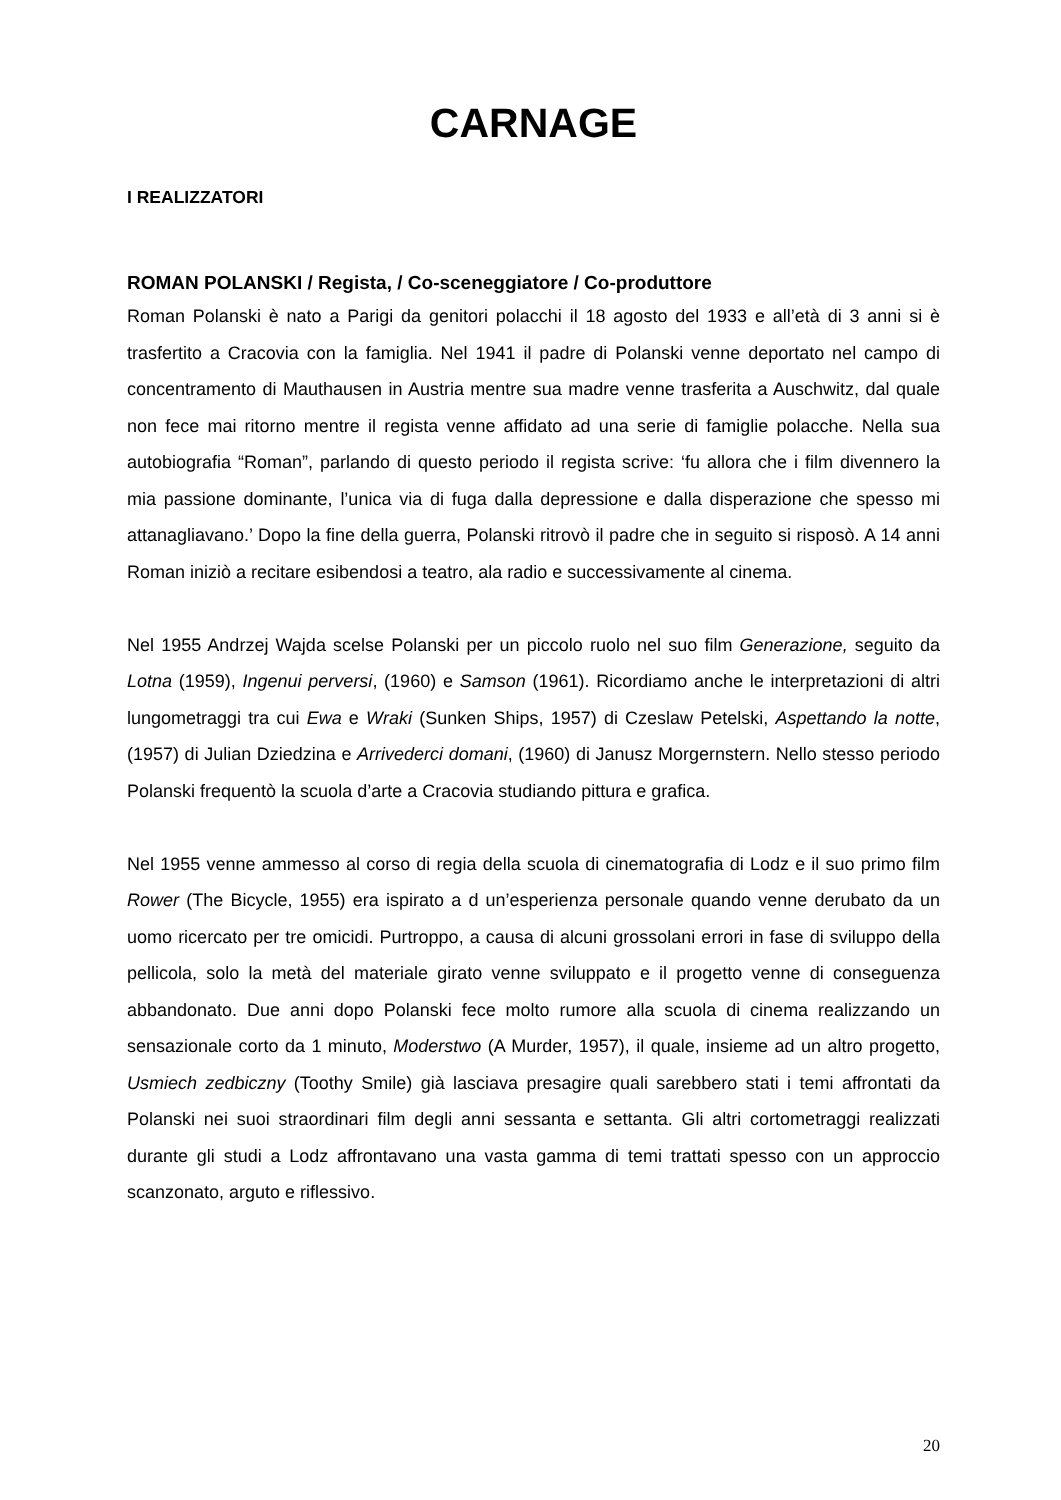CARNAGE
I REALIZZATORI
ROMAN POLANSKI / Regista, / Co-sceneggiatore / Co-produttore
Roman Polanski è nato a Parigi da genitori polacchi il 18 agosto del 1933 e all’età di 3 anni si è trasfertito a Cracovia con la famiglia. Nel 1941 il padre di Polanski venne deportato nel campo di concentramento di Mauthausen in Austria mentre sua madre venne trasferita a Auschwitz, dal quale non fece mai ritorno mentre il regista venne affidato ad una serie di famiglie polacche. Nella sua autobiografia “Roman”, parlando di questo periodo il regista scrive: ‘fu allora che i film divennero la mia passione dominante, l’unica via di fuga dalla depressione e dalla disperazione che spesso mi attanagliavano.’ Dopo la fine della guerra, Polanski ritrovò il padre che in seguito si risposò. A 14 anni Roman iniziò a recitare esibendosi a teatro, ala radio e successivamente al cinema.
Nel 1955 Andrzej Wajda scelse Polanski per un piccolo ruolo nel suo film Generazione, seguito da Lotna (1959), Ingenui perversi, (1960) e Samson (1961). Ricordiamo anche le interpretazioni di altri lungometraggi tra cui Ewa e Wraki (Sunken Ships, 1957) di Czeslaw Petelski, Aspettando la notte, (1957) di Julian Dziedzina e Arrivederci domani, (1960) di Janusz Morgernstern. Nello stesso periodo Polanski frequentò la scuola d’arte a Cracovia studiando pittura e grafica.
Nel 1955 venne ammesso al corso di regia della scuola di cinematografia di Lodz e il suo primo film Rower (The Bicycle, 1955) era ispirato a d un’esperienza personale quando venne derubato da un uomo ricercato per tre omicidi. Purtroppo, a causa di alcuni grossolani errori in fase di sviluppo della pellicola, solo la metà del materiale girato venne sviluppato e il progetto venne di conseguenza abbandonato. Due anni dopo Polanski fece molto rumore alla scuola di cinema realizzando un sensazionale corto da 1 minuto, Moderstwo (A Murder, 1957), il quale, insieme ad un altro progetto, Usmiech zedbiczny (Toothy Smile) già lasciava presagire quali sarebbero stati i temi affrontati da Polanski nei suoi straordinari film degli anni sessanta e settanta. Gli altri cortometraggi realizzati durante gli studi a Lodz affrontavano una vasta gamma di temi trattati spesso con un approccio scanzonato, arguto e riflessivo.
20